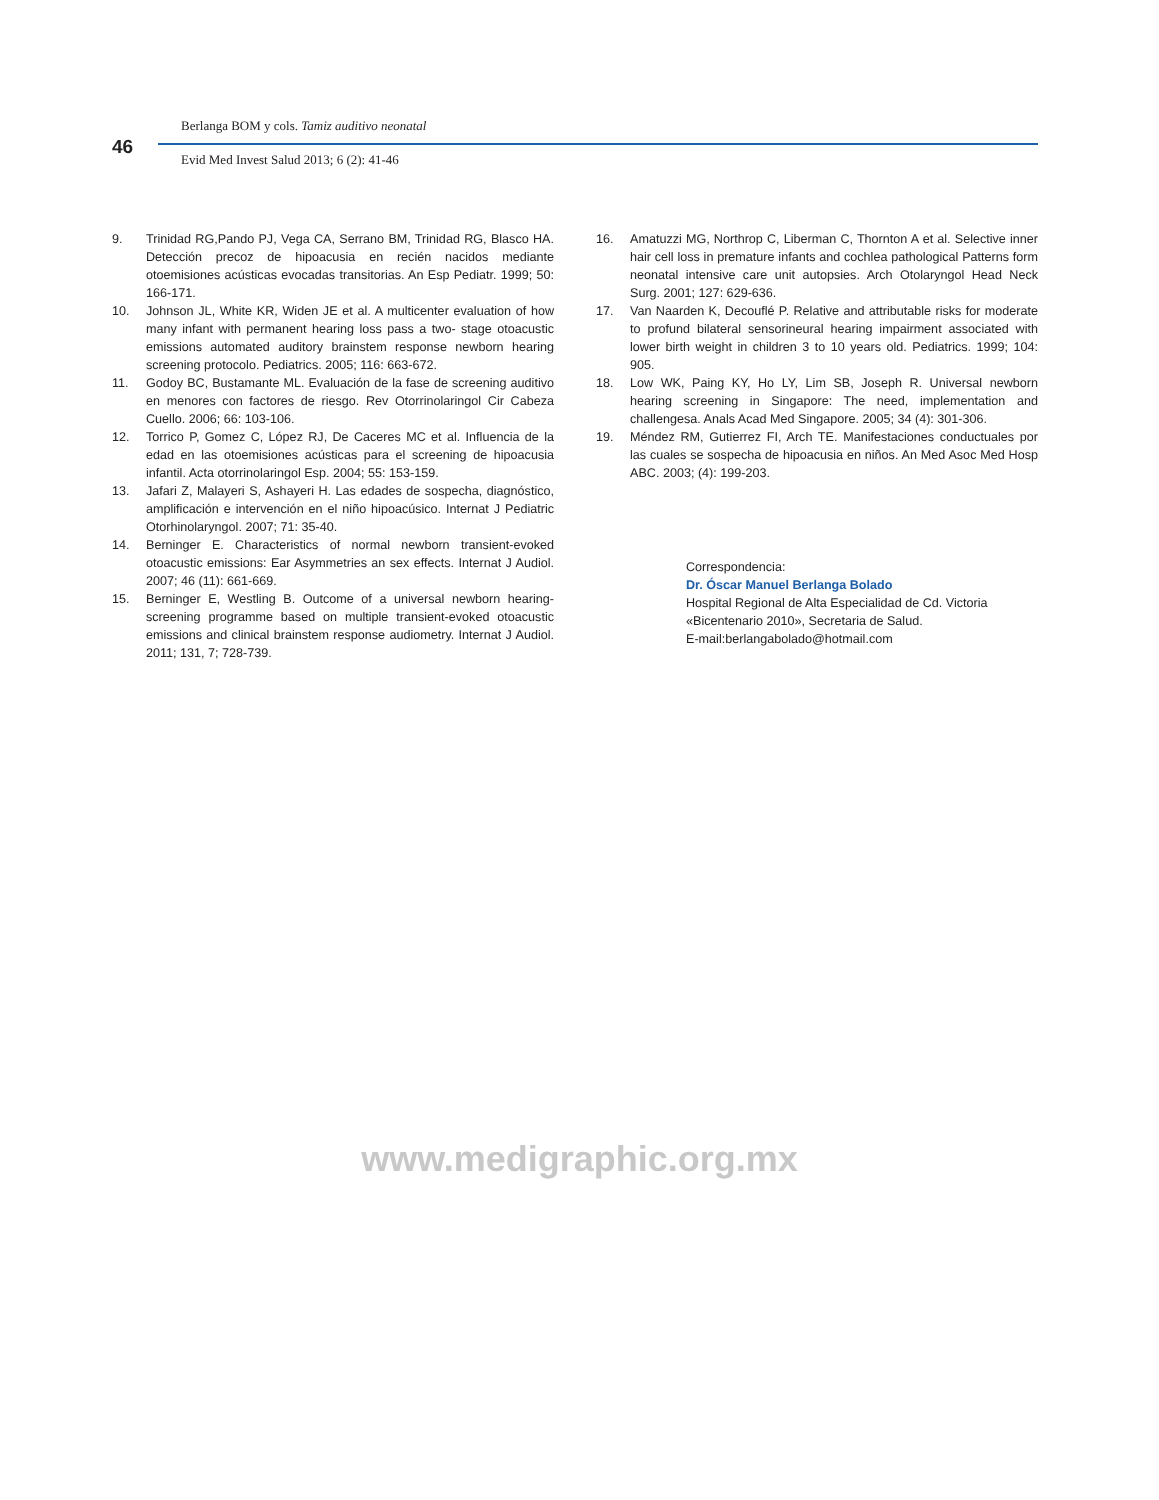46
Berlanga BOM y cols. Tamiz auditivo neonatal
Evid Med Invest Salud 2013; 6 (2): 41-46
9. Trinidad RG,Pando PJ, Vega CA, Serrano BM, Trinidad RG, Blasco HA. Detección precoz de hipoacusia en recién nacidos mediante otoemisiones acústicas evocadas transitorias. An Esp Pediatr. 1999; 50: 166-171.
10. Johnson JL, White KR, Widen JE et al. A multicenter evaluation of how many infant with permanent hearing loss pass a two- stage otoacustic emissions automated auditory brainstem response newborn hearing screening protocolo. Pediatrics. 2005; 116: 663-672.
11. Godoy BC, Bustamante ML. Evaluación de la fase de screening auditivo en menores con factores de riesgo. Rev Otorrinolaringol Cir Cabeza Cuello. 2006; 66: 103-106.
12. Torrico P, Gomez C, López RJ, De Caceres MC et al. Influencia de la edad en las otoemisiones acústicas para el screening de hipoacusia infantil. Acta otorrinolaringol Esp. 2004; 55: 153-159.
13. Jafari Z, Malayeri S, Ashayeri H. Las edades de sospecha, diagnóstico, amplificación e intervención en el niño hipoacúsico. Internat J Pediatric Otorhinolaryngol. 2007; 71: 35-40.
14. Berninger E. Characteristics of normal newborn transient-evoked otoacustic emissions: Ear Asymmetries an sex effects. Internat J Audiol. 2007; 46 (11): 661-669.
15. Berninger E, Westling B. Outcome of a universal newborn hearing-screening programme based on multiple transient-evoked otoacustic emissions and clinical brainstem response audiometry. Internat J Audiol. 2011; 131, 7; 728-739.
16. Amatuzzi MG, Northrop C, Liberman C, Thornton A et al. Selective inner hair cell loss in premature infants and cochlea pathological Patterns form neonatal intensive care unit autopsies. Arch Otolaryngol Head Neck Surg. 2001; 127: 629-636.
17. Van Naarden K, Decouflé P. Relative and attributable risks for moderate to profund bilateral sensorineural hearing impairment associated with lower birth weight in children 3 to 10 years old. Pediatrics. 1999; 104: 905.
18. Low WK, Paing KY, Ho LY, Lim SB, Joseph R. Universal newborn hearing screening in Singapore: The need, implementation and challengesa. Anals Acad Med Singapore. 2005; 34 (4): 301-306.
19. Méndez RM, Gutierrez FI, Arch TE. Manifestaciones conductuales por las cuales se sospecha de hipoacusia en niños. An Med Asoc Med Hosp ABC. 2003; (4): 199-203.
Correspondencia:
Dr. Óscar Manuel Berlanga Bolado
Hospital Regional de Alta Especialidad de Cd. Victoria «Bicentenario 2010», Secretaria de Salud.
E-mail:berlangabolado@hotmail.com
www.medigraphic.org.mx